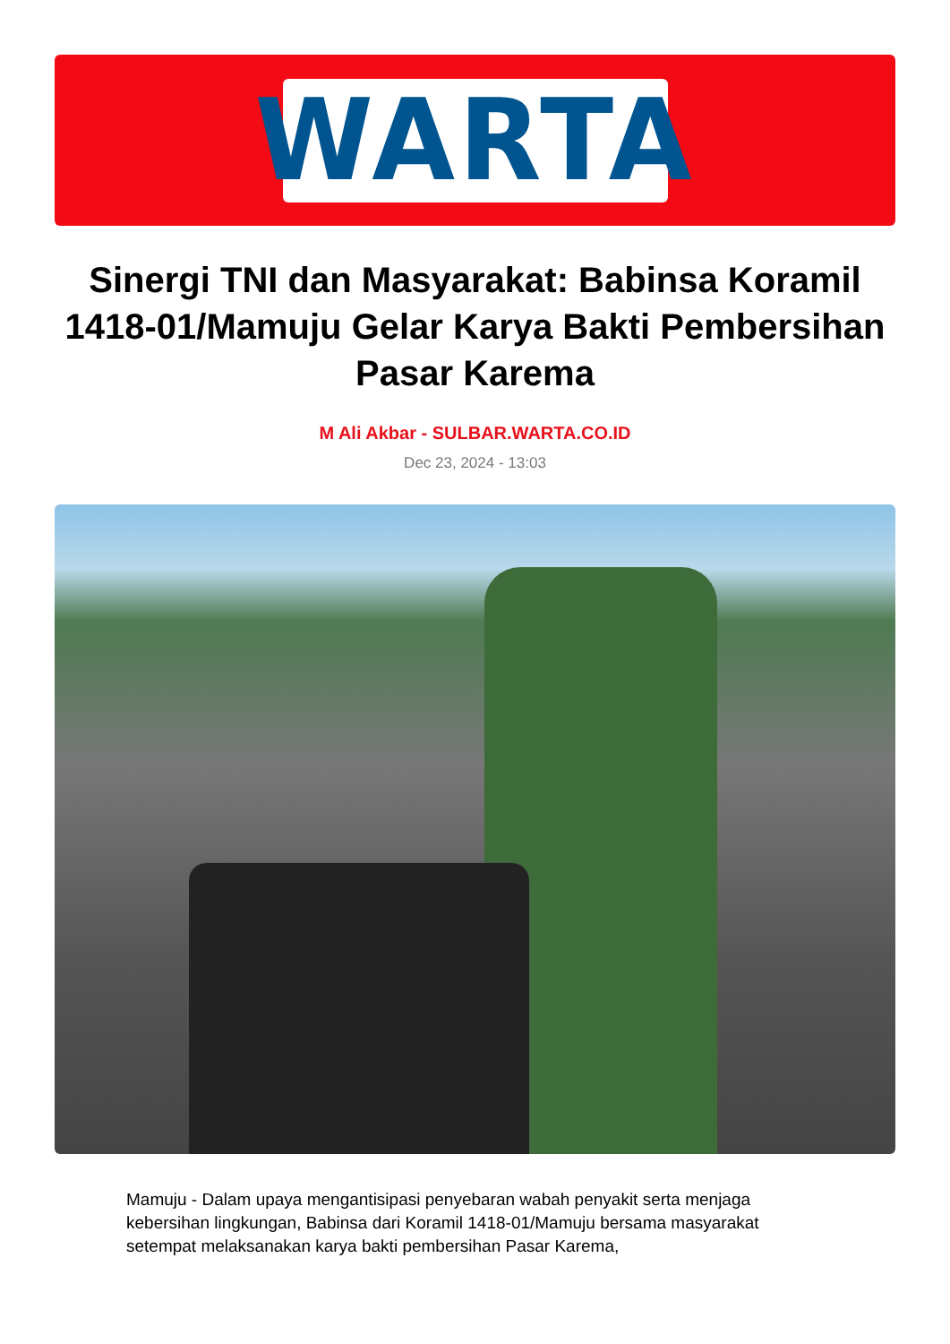WARTA
Sinergi TNI dan Masyarakat: Babinsa Koramil 1418-01/Mamuju Gelar Karya Bakti Pembersihan Pasar Karema
M Ali Akbar - SULBAR.WARTA.CO.ID
Dec 23, 2024 - 13:03
Mamuju - Dalam upaya mengantisipasi penyebaran wabah penyakit serta menjaga kebersihan lingkungan, Babinsa dari Koramil 1418-01/Mamuju bersama masyarakat setempat melaksanakan karya bakti pembersihan Pasar Karema,